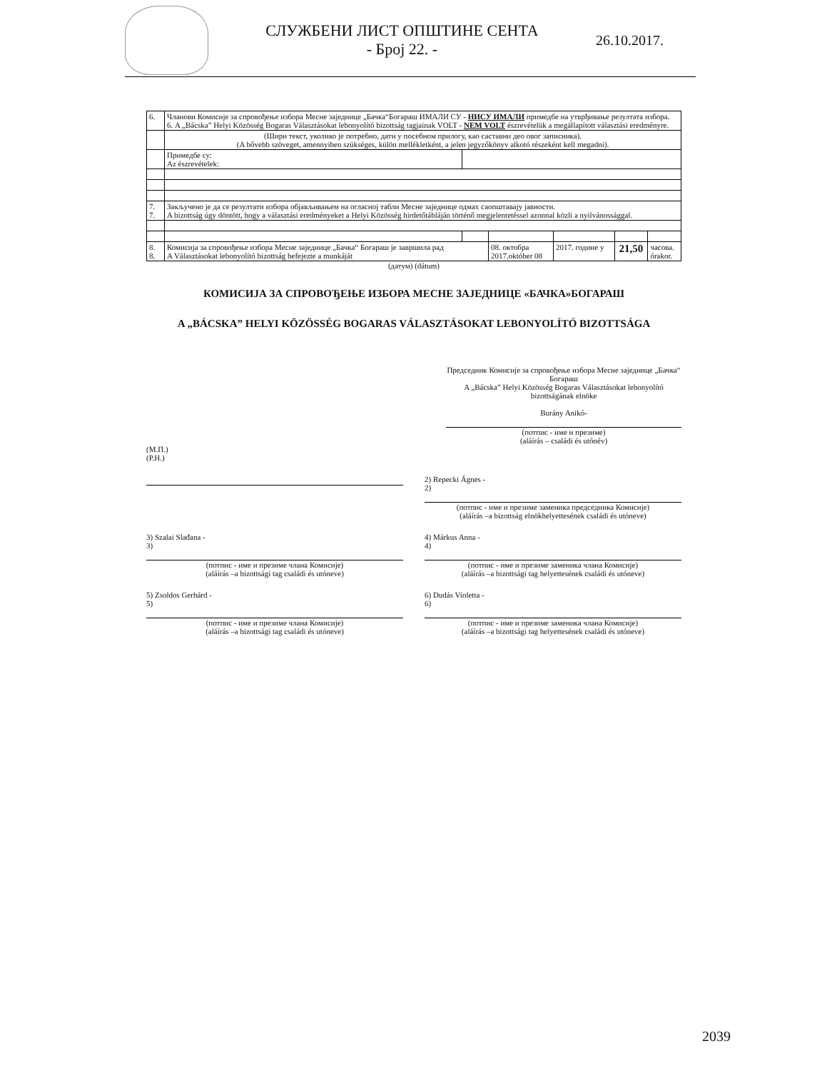СЛУЖБЕНИ ЛИСТ ОПШТИНЕ СЕНТА
- Број 22. -
26.10.2017.
| 6. | Чланови Комисије за спровођење избора Месне заједнице „Бачка“Богараш ИМАЛИ СУ - НИСУ ИМАЛИ примедбе на утврђивање резултата избора. 6. A „Bácska” Helyi Közösség Bogaras Választásokat lebonyolító bizottság tagjainak VOLT - NEM VOLT észrevételük a megállapított választási eredményre. | | | | | |
| | (Шири текст, уколико је потребно, дати у посебном прилогу, као саставни део овог записника). (A bővebb szöveget, amennyiben szükséges, külön mellékletként, a jelen jegyzőkönyv alkotó részeként kell megadni). | | | | | |
| | Примедбе су: Az észrevételek: | | | | | |
| 7. 7. | Закључено је да се резултати избора објављивањем на огласној табли Месне заједнице одмах саопштавају јавности. A bizottság úgy döntött, hogy a választási eredményeket a Helyi Közösség hirdetőtábláján történő megjelentetéssel azonnal közli a nyilvánossággal. | | | | | |
| 8. 8. | Комисија за спровођење избора Месне заједнице „Бачка“ Богараш је завршила рад A Választásokat lebonyolító bizottság befejezte a munkáját | | 08. октобра 2017.október 08 | 2017. године у | 21,50 | часова. órakor. |
(датум) (dátum)
КОМИСИЈА ЗА СПРОВОЂЕЊЕ ИЗБОРА МЕСНЕ ЗАЈЕДНИЦЕ «БАЧКА»БОГАРАШ
A „BÁCSKA” HELYI KÖZÖSSÉG BOGARAS VÁLASZTÁSOKAT LEBONYOLÍTÓ BIZOTTSÁGA
Председник Комисије за спровођење избора Месне заједнице „Бачка“ Богараш
A „Bácska” Helyi Közösség Bogaras Választásokat lebonyolító bizottságának elnöke
Burány Anikó-
(потпис - име и презиме)
(aláírás – családi és utónév)
(М.П.)
(P.H.)
2) Repecki Ágnes -
2)
(потпис - име и презиме заменика председника Комисије)
(aláírás –a bizottság elnökhelyettesének családi és utóneve)
3) Szalai Slađana -
3)
(потпис - име и презиме члана Комисије)
(aláírás –a bizottsági tag családi és utóneve)
4) Márkus Anna -
4)
(потпис - име и презиме заменика члана Комисије)
(aláírás –a bizottsági tag helyettesének családi és utóneve)
5) Zsoldos Gerhárd -
5)
(потпис - име и презиме члана Комисије)
(aláírás –a bizottsági tag családi és utóneve)
6) Dudás Violetta -
6)
(потпис - име и презиме заменика члана Комисије)
(aláírás –a bizottsági tag helyettesének családi és utóneve)
2039